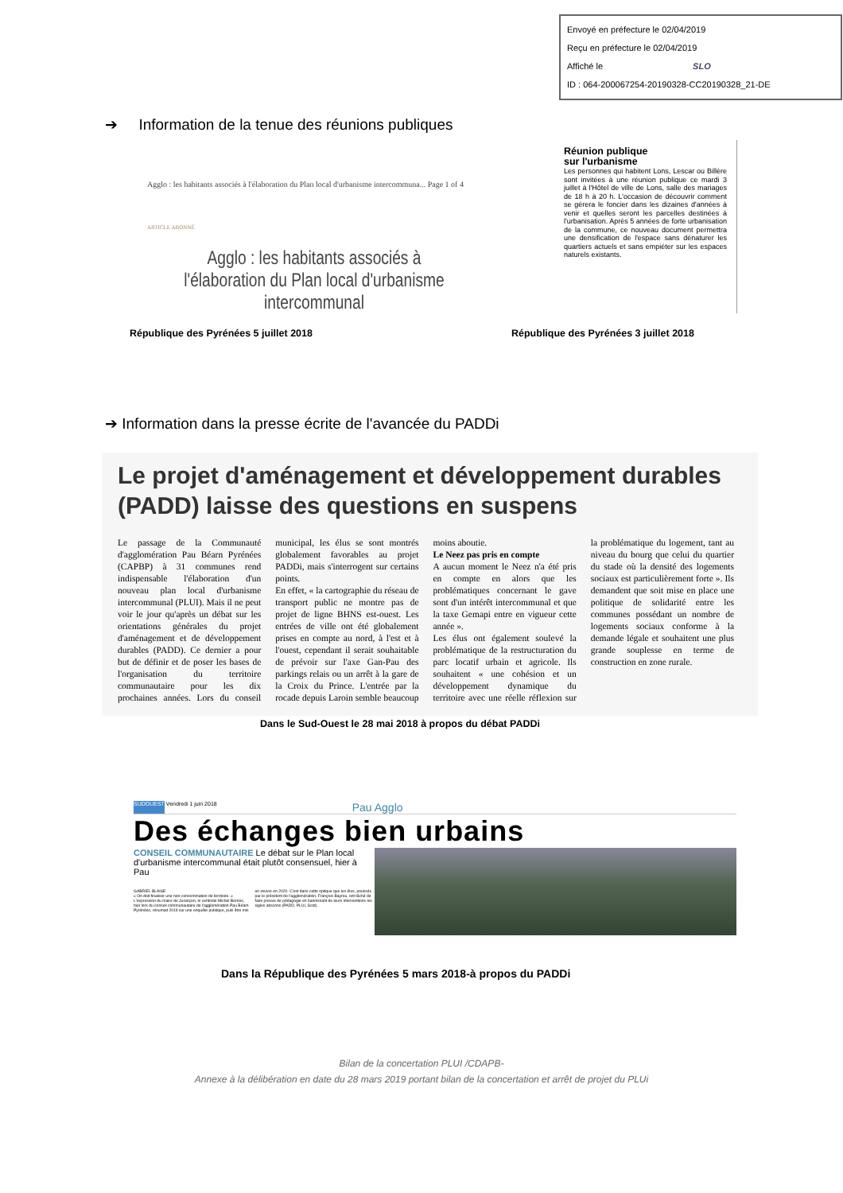Envoyé en préfecture le 02/04/2019
Reçu en préfecture le 02/04/2019
Affiché le SLO
ID : 064-200067254-20190328-CC20190328_21-DE
➔ Information de la tenue des réunions publiques
Agglo : les habitants associés à l'élaboration du Plan local d'urbanisme intercommuna... Page 1 of 4
ARTICLE ABONNÉ
Agglo : les habitants associés à l'élaboration du Plan local d'urbanisme intercommunal
Réunion publique
sur l'urbanisme
Les personnes qui habitent Lons, Lescar ou Billère sont invitées à une réunion publique ce mardi 3 juillet à l'Hôtel de ville de Lons, salle des mariages de 18 h à 20 h. L'occasion de découvrir comment se gérera le foncier dans les dizaines d'années à venir et quelles seront les parcelles destinées à l'urbanisation. Après 5 années de forte urbanisation de la commune, ce nouveau document permettra une densification de l'espace sans dénaturer les quartiers actuels et sans empiéter sur les espaces naturels existants.
République des Pyrénées 5 juillet 2018 République des Pyrénées 3 juillet 2018
➔ Information dans la presse écrite de l'avancée du PADDi
Le projet d'aménagement et développement durables (PADD) laisse des questions en suspens
Le passage de la Communauté d'agglomération Pau Béarn Pyrénées (CAPBP) à 31 communes rend indispensable l'élaboration d'un nouveau plan local d'urbanisme intercommunal (PLUI). Mais il ne peut voir le jour qu'après un débat sur les orientations générales du projet d'aménagement et de développement durables (PADD). Ce dernier a pour but de définir et de poser les bases de l'organisation du territoire communautaire pour les dix prochaines années. Lors du conseil municipal, les élus se sont montrés globalement favorables au projet PADDi, mais s'interrogent sur certains points.
En effet, « la cartographie du réseau de transport public ne montre pas de projet de ligne BHNS est-ouest. Les entrées de ville ont été globalement prises en compte au nord, à l'est et à l'ouest, cependant il serait souhaitable de prévoir sur l'axe Gan-Pau des parkings relais ou un arrêt à la gare de la Croix du Prince. L'entrée par la rocade depuis Laroin semble beaucoup moins aboutie.
Le Neez pas pris en compte
A aucun moment le Neez n'a été pris en compte en alors que les problématiques concernant le gave sont d'un intérêt intercommunal et que la taxe Gemapi entre en vigueur cette année ».
Les élus ont également soulevé la problématique de la restructuration du parc locatif urbain et agricole. Ils souhaitent « une cohésion et un développement dynamique du territoire avec une réelle réflexion sur la problématique du logement, tant au niveau du bourg que celui du quartier du stade où la densité des logements sociaux est particulièrement forte ». Ils demandent que soit mise en place une politique de solidarité entre les communes possédant un nombre de logements sociaux conforme à la demande légale et souhaitent une plus grande souplesse en terme de construction en zone rurale.
Dans le Sud-Ouest le 28 mai 2018 à propos du débat PADDi
SUDOUEST Vendredi 1 juin 2018 Pau Agglo
Des échanges bien urbains
CONSEIL COMMUNAUTAIRE Le débat sur le Plan local d'urbanisme intercommunal était plutôt consensuel, hier à Pau
GABRIEL BLAISE
« On doit finaliser une non-consommation de territoire. » L'expression du maire de Jurançon, le centriste Michel Bernos, hier lors du conseil communautaire de l'agglomération Pau Béarn Pyrénées, résumait 2019 sur une enquête publique, puis être mis en œuvre en 2020. C'est dans cette optique que les élus, poussés par le président de l'agglomération, François Bayrou, ont tâché de faire preuve de pédagogie en bannissant de leurs interventions les sigles abscons (PADD, PLUI, Scot).
Dans la République des Pyrénées 5 mars 2018-à propos du PADDi
Bilan de la concertation PLUI /CDAPB-
Annexe à la délibération en date du 28 mars 2019 portant bilan de la concertation et arrêt de projet du PLUi